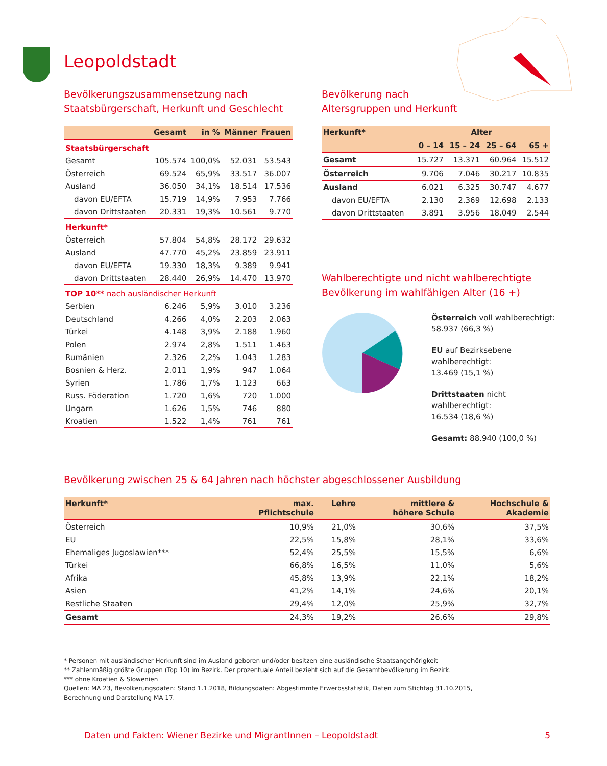Leopoldstadt
Bevölkerungszusammensetzung nach
Staatsbürgerschaft, Herkunft und Geschlecht
| | Gesamt | in % | Männer | Frauen |
| --- | --- | --- | --- | --- |
| Staatsbürgerschaft | | | | |
| Gesamt | 105.574 | 100,0% | 52.031 | 53.543 |
| Österreich | 69.524 | 65,9% | 33.517 | 36.007 |
| Ausland | 36.050 | 34,1% | 18.514 | 17.536 |
| davon EU/EFTA | 15.719 | 14,9% | 7.953 | 7.766 |
| davon Drittstaaten | 20.331 | 19,3% | 10.561 | 9.770 |
| Herkunft* | | | | |
| Österreich | 57.804 | 54,8% | 28.172 | 29.632 |
| Ausland | 47.770 | 45,2% | 23.859 | 23.911 |
| davon EU/EFTA | 19.330 | 18,3% | 9.389 | 9.941 |
| davon Drittstaaten | 28.440 | 26,9% | 14.470 | 13.970 |
| TOP 10** nach ausländischer Herkunft | | | | |
| Serbien | 6.246 | 5,9% | 3.010 | 3.236 |
| Deutschland | 4.266 | 4,0% | 2.203 | 2.063 |
| Türkei | 4.148 | 3,9% | 2.188 | 1.960 |
| Polen | 2.974 | 2,8% | 1.511 | 1.463 |
| Rumänien | 2.326 | 2,2% | 1.043 | 1.283 |
| Bosnien & Herz. | 2.011 | 1,9% | 947 | 1.064 |
| Syrien | 1.786 | 1,7% | 1.123 | 663 |
| Russ. Föderation | 1.720 | 1,6% | 720 | 1.000 |
| Ungarn | 1.626 | 1,5% | 746 | 880 |
| Kroatien | 1.522 | 1,4% | 761 | 761 |
Bevölkerung nach
Altersgruppen und Herkunft
| Herkunft* | Alter | | | |
| --- | --- | --- | --- | --- |
| | 0 – 14 | 15 – 24 | 25 – 64 | 65 + |
| Gesamt | 15.727 | 13.371 | 60.964 | 15.512 |
| Österreich | 9.706 | 7.046 | 30.217 | 10.835 |
| Ausland | 6.021 | 6.325 | 30.747 | 4.677 |
| davon EU/EFTA | 2.130 | 2.369 | 12.698 | 2.133 |
| davon Drittstaaten | 3.891 | 3.956 | 18.049 | 2.544 |
Wahlberechtigte und nicht wahlberechtigte
Bevölkerung im wahlfähigen Alter (16 +)
Österreich voll wahlberechtigt:
58.937 (66,3 %)
EU auf Bezirksebene wahlberechtigt:
13.469 (15,1 %)
Drittstaaten nicht wahlberechtigt:
16.534 (18,6 %)
Gesamt: 88.940 (100,0 %)
Bevölkerung zwischen 25 & 64 Jahren nach höchster abgeschlossener Ausbildung
| Herkunft* | max. Pflichtschule | Lehre | mittlere & höhere Schule | Hochschule & Akademie |
| --- | --- | --- | --- | --- |
| Österreich | 10,9% | 21,0% | 30,6% | 37,5% |
| EU | 22,5% | 15,8% | 28,1% | 33,6% |
| Ehemaliges Jugoslawien*** | 52,4% | 25,5% | 15,5% | 6,6% |
| Türkei | 66,8% | 16,5% | 11,0% | 5,6% |
| Afrika | 45,8% | 13,9% | 22,1% | 18,2% |
| Asien | 41,2% | 14,1% | 24,6% | 20,1% |
| Restliche Staaten | 29,4% | 12,0% | 25,9% | 32,7% |
| Gesamt | 24,3% | 19,2% | 26,6% | 29,8% |
* Personen mit ausländischer Herkunft sind im Ausland geboren und/oder besitzen eine ausländische Staatsangehörigkeit
** Zahlenmäßig größte Gruppen (Top 10) im Bezirk. Der prozentuale Anteil bezieht sich auf die Gesamtbevölkerung im Bezirk.
*** ohne Kroatien & Slowenien
Quellen: MA 23, Bevölkerungsdaten: Stand 1.1.2018, Bildungsdaten: Abgestimmte Erwerbsstatistik, Daten zum Stichtag 31.10.2015,
Berechnung und Darstellung MA 17.
Daten und Fakten: Wiener Bezirke und MigrantInnen – Leopoldstadt 5